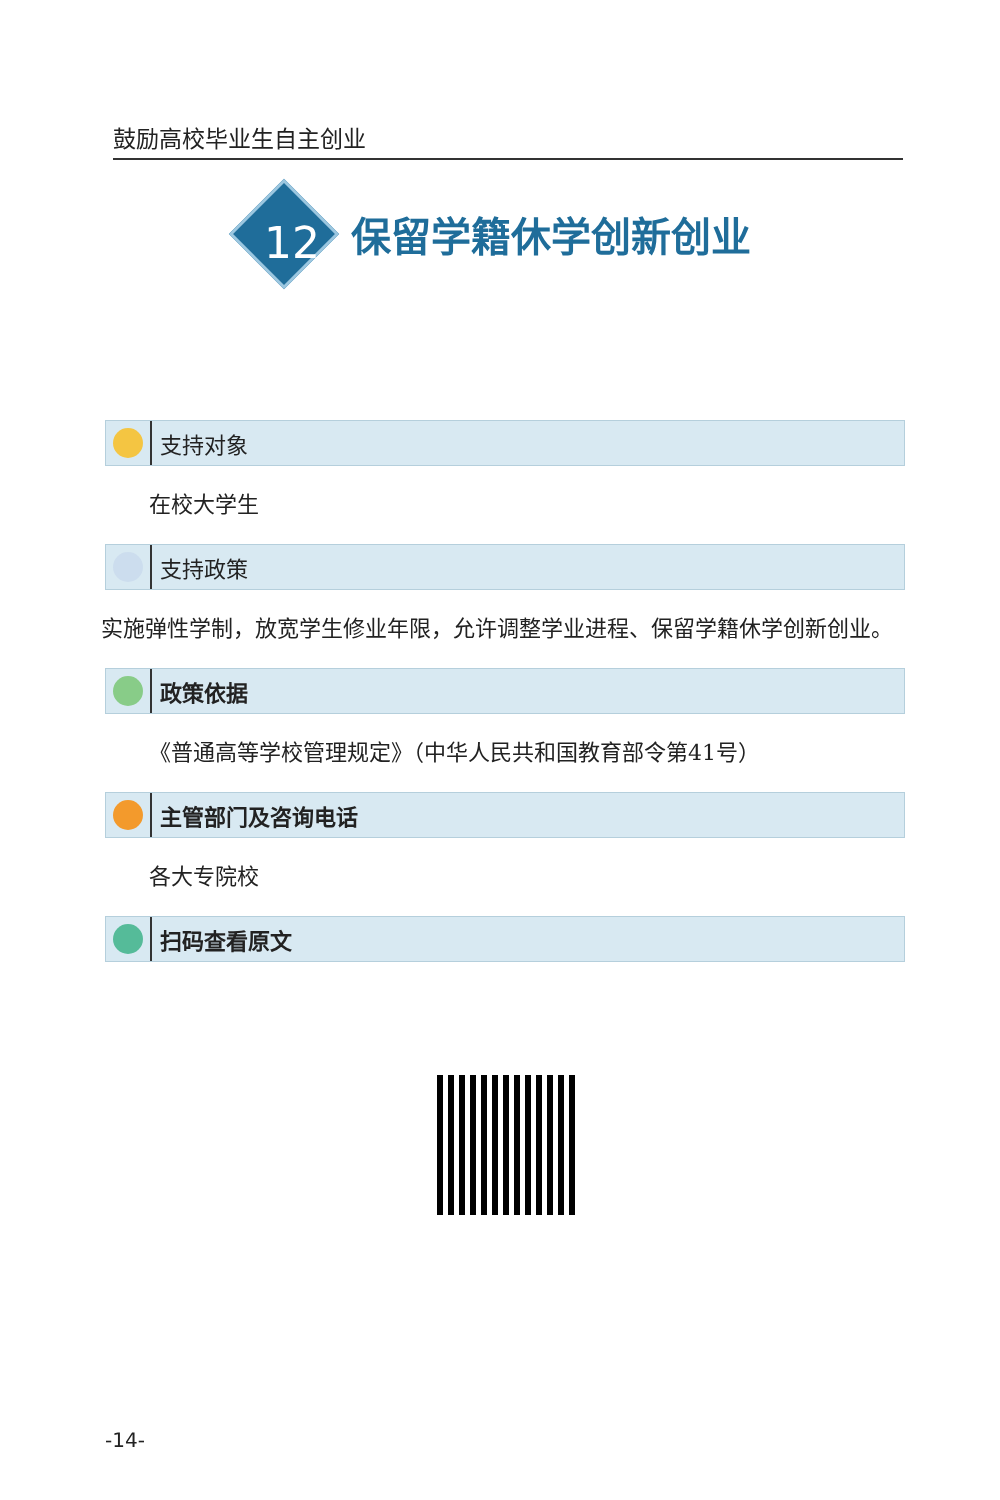鼓励高校毕业生自主创业
12
保留学籍休学创新创业
支持对象
在校大学生
支持政策
实施弹性学制，放宽学生修业年限，允许调整学业进程、保留学籍休学创新创业。
政策依据
《普通高等学校管理规定》（中华人民共和国教育部令第41号）
主管部门及咨询电话
各大专院校
扫码查看原文
-14-